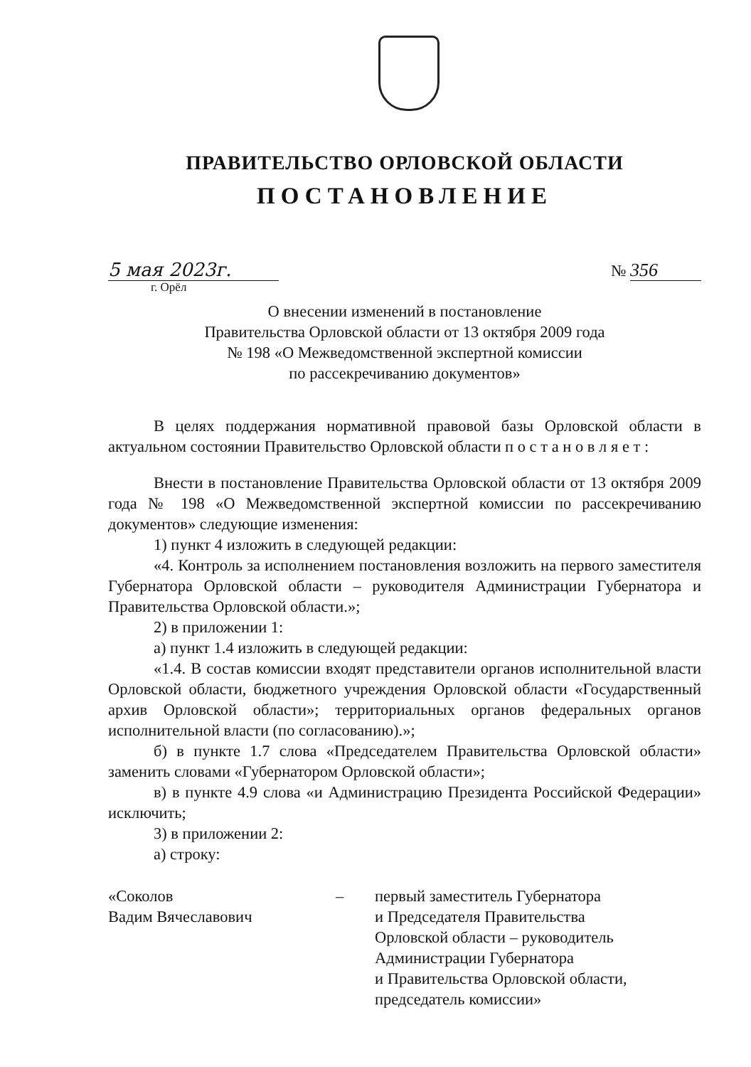ПРАВИТЕЛЬСТВО ОРЛОВСКОЙ ОБЛАСТИ
ПОСТАНОВЛЕНИЕ
5 мая 2023г.
№ 356
г. Орёл
О внесении изменений в постановление
Правительства Орловской области от 13 октября 2009 года
№ 198 «О Межведомственной экспертной комиссии
по рассекречиванию документов»
В целях поддержания нормативной правовой базы Орловской области в актуальном состоянии Правительство Орловской области п о с т а н о в л я е т :
Внести в постановление Правительства Орловской области от 13 октября 2009 года № 198 «О Межведомственной экспертной комиссии по рассекречиванию документов» следующие изменения:
1) пункт 4 изложить в следующей редакции:
«4. Контроль за исполнением постановления возложить на первого заместителя Губернатора Орловской области – руководителя Администрации Губернатора и Правительства Орловской области.»;
2) в приложении 1:
а) пункт 1.4 изложить в следующей редакции:
«1.4. В состав комиссии входят представители органов исполнительной власти Орловской области, бюджетного учреждения Орловской области «Государственный архив Орловской области»; территориальных органов федеральных органов исполнительной власти (по согласованию).»;
б) в пункте 1.7 слова «Председателем Правительства Орловской области» заменить словами «Губернатором Орловской области»;
в) в пункте 4.9 слова «и Администрацию Президента Российской Федерации» исключить;
3) в приложении 2:
а) строку:
«Соколов
Вадим Вячеславович
– первый заместитель Губернатора
и Председателя Правительства
Орловской области – руководитель
Администрации Губернатора
и Правительства Орловской области,
председатель комиссии»